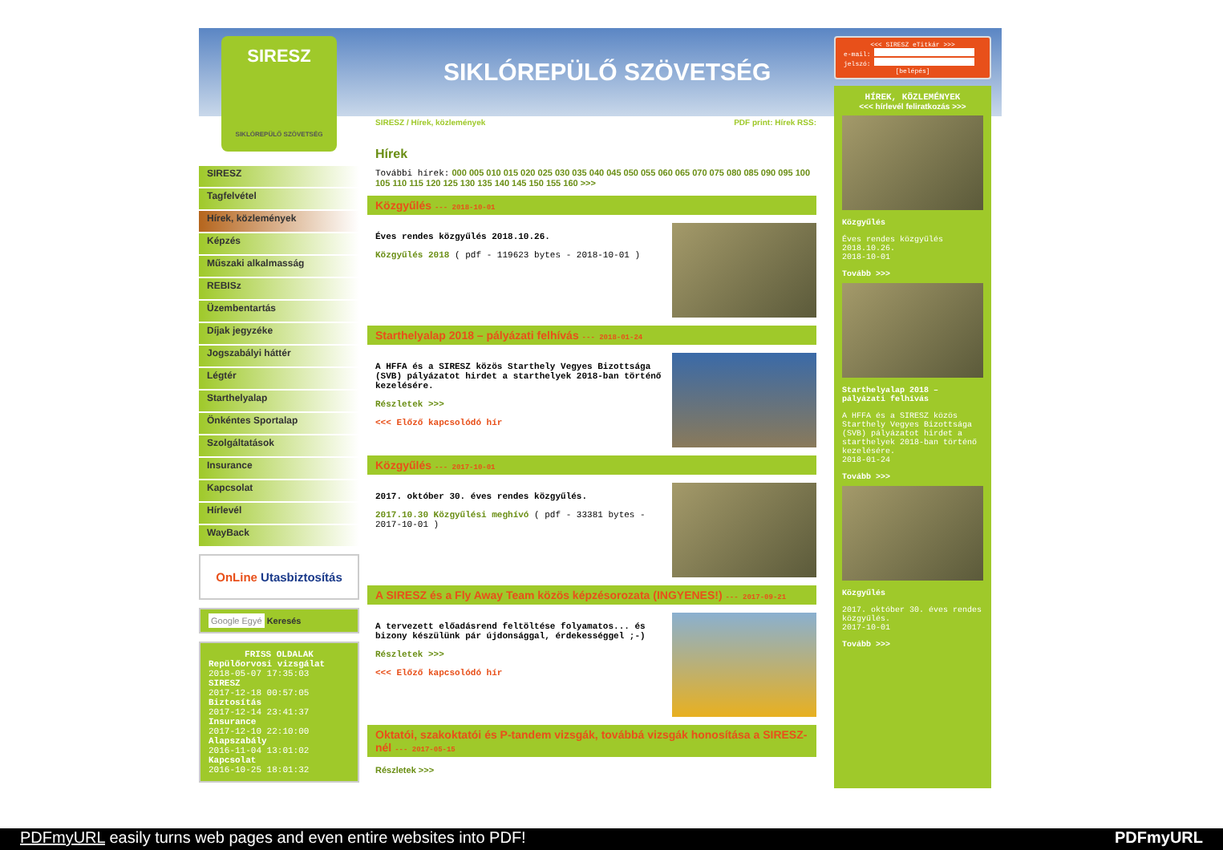SIRESZ
SIKLÓREPÜLŐ SZÖVETSÉG
SIKLÓREPÜLŐ SZÖVETSÉG
SIRESZ
Tagfelvétel
Hírek, közlemények
Képzés
Műszaki alkalmasság
REBISz
Üzembentartás
Díjak jegyzéke
Jogszabályi háttér
Légtér
Starthelyalap
Önkéntes Sportalap
Szolgáltatások
Insurance
Kapcsolat
Hírlevél
WayBack
OnLine Utasbiztosítás
Google Egyé Keresés
FRISS OLDALAK
Repülőorvosi vizsgálat
2018-05-07 17:35:03
SIRESZ
2017-12-18 00:57:05
Biztosítás
2017-12-14 23:41:37
Insurance
2017-12-10 22:10:00
Alapszabály
2016-11-04 13:01:02
Kapcsolat
2016-10-25 18:01:32
SIRESZ / Hírek, közlemények PDF print: Hírek RSS:
Hírek
További hírek: 000 005 010 015 020 025 030 035 040 045 050 055 060 065 070 075 080 085 090 095 100 105 110 115 120 125 130 135 140 145 150 155 160 >>>
Közgyűlés --- 2018-10-01
Éves rendes közgyűlés 2018.10.26.
Közgyűlés 2018 ( pdf - 119623 bytes - 2018-10-01 )
Starthelyalap 2018 – pályázati felhívás --- 2018-01-24
A HFFA és a SIRESZ közös Starthely Vegyes Bizottsága (SVB) pályázatot hirdet a starthelyek 2018-ban történő kezelésére.
Részletek >>>
<<< Előző kapcsolódó hír
Közgyűlés --- 2017-10-01
2017. október 30. éves rendes közgyűlés.
2017.10.30 Közgyűlési meghívó ( pdf - 33381 bytes - 2017-10-01 )
A SIRESZ és a Fly Away Team közös képzésorozata (INGYENES!) --- 2017-09-21
A tervezett előadásrend feltöltése folyamatos... és bizony készülünk pár újdonsággal, érdekességgel ;-)
Részletek >>>
<<< Előző kapcsolódó hír
Oktatói, szakoktatói és P-tandem vizsgák, továbbá vizsgák honosítása a SIRESZ-nél --- 2017-05-15
Részletek >>>
<<< SIRESZ eTitkár >>>
e-mail:
jelszó:
[belépés]
HÍREK, KÖZLEMÉNYEK
<<< hírlevél feliratkozás >>>
Közgyűlés
Éves rendes közgyűlés 2018.10.26.
2018-10-01
Tovább >>>
Starthelyalap 2018 – pályázati felhívás
A HFFA és a SIRESZ közös Starthely Vegyes Bizottsága (SVB) pályázatot hirdet a starthelyek 2018-ban történő kezelésére.
2018-01-24
Tovább >>>
Közgyűlés
2017. október 30. éves rendes közgyűlés.
2017-10-01
Tovább >>>
PDFmyURL easily turns web pages and even entire websites into PDF! PDFmyURL